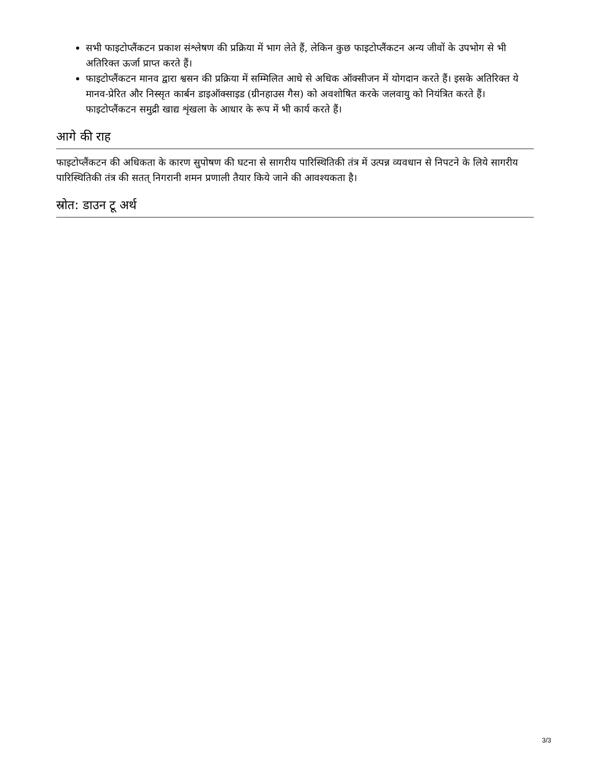सभी फाइटोप्लैंकटन प्रकाश संश्लेषण की प्रक्रिया में भाग लेते हैं, लेकिन कुछ फाइटोप्लैंकटन अन्य जीवों के उपभोग से भी अतिरिक्त ऊर्जा प्राप्त करते हैं।
फाइटोप्लैंकटन मानव द्वारा श्वसन की प्रक्रिया में सम्मिलित आधे से अधिक ऑक्सीजन में योगदान करते हैं। इसके अतिरिक्त ये मानव-प्रेरित और निस्सृत कार्बन डाइऑक्साइड (ग्रीनहाउस गैस) को अवशोषित करके जलवायु को नियंत्रित करते हैं। फाइटोप्लैंकटन समुद्री खाद्य शृंखला के आधार के रूप में भी कार्य करते हैं।
आगे की राह
फाइटोप्लैंकटन की अधिकता के कारण सुपोषण की घटना से सागरीय पारिस्थितिकी तंत्र में उत्पन्न व्यवधान से निपटने के लिये सागरीय पारिस्थितिकी तंत्र की सतत् निगरानी शमन प्रणाली तैयार किये जाने की आवश्यकता है।
स्रोत: डाउन टू अर्थ
3/3